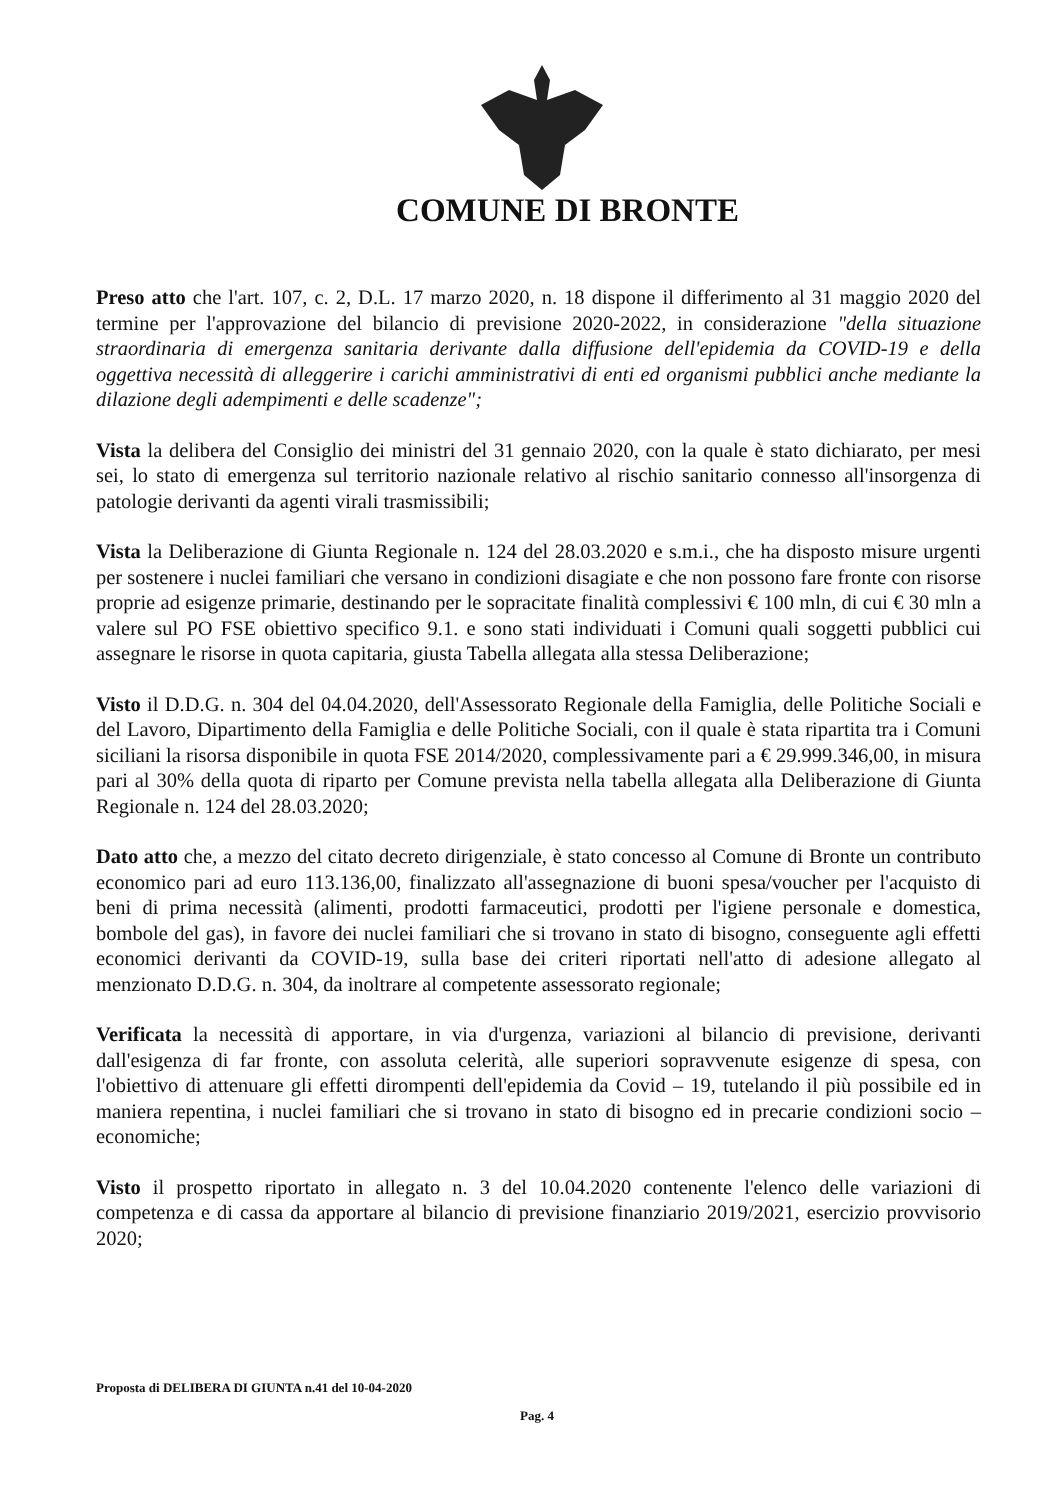COMUNE DI BRONTE
Preso atto che l'art. 107, c. 2, D.L. 17 marzo 2020, n. 18 dispone il differimento al 31 maggio 2020 del termine per l'approvazione del bilancio di previsione 2020-2022, in considerazione "della situazione straordinaria di emergenza sanitaria derivante dalla diffusione dell'epidemia da COVID-19 e della oggettiva necessità di alleggerire i carichi amministrativi di enti ed organismi pubblici anche mediante la dilazione degli adempimenti e delle scadenze";
Vista la delibera del Consiglio dei ministri del 31 gennaio 2020, con la quale è stato dichiarato, per mesi sei, lo stato di emergenza sul territorio nazionale relativo al rischio sanitario connesso all'insorgenza di patologie derivanti da agenti virali trasmissibili;
Vista la Deliberazione di Giunta Regionale n. 124 del 28.03.2020 e s.m.i., che ha disposto misure urgenti per sostenere i nuclei familiari che versano in condizioni disagiate e che non possono fare fronte con risorse proprie ad esigenze primarie, destinando per le sopracitate finalità complessivi € 100 mln, di cui € 30 mln a valere sul PO FSE obiettivo specifico 9.1. e sono stati individuati i Comuni quali soggetti pubblici cui assegnare le risorse in quota capitaria, giusta Tabella allegata alla stessa Deliberazione;
Visto il D.D.G. n. 304 del 04.04.2020, dell'Assessorato Regionale della Famiglia, delle Politiche Sociali e del Lavoro, Dipartimento della Famiglia e delle Politiche Sociali, con il quale è stata ripartita tra i Comuni siciliani la risorsa disponibile in quota FSE 2014/2020, complessivamente pari a € 29.999.346,00, in misura pari al 30% della quota di riparto per Comune prevista nella tabella allegata alla Deliberazione di Giunta Regionale n. 124 del 28.03.2020;
Dato atto che, a mezzo del citato decreto dirigenziale, è stato concesso al Comune di Bronte un contributo economico pari ad euro 113.136,00, finalizzato all'assegnazione di buoni spesa/voucher per l'acquisto di beni di prima necessità (alimenti, prodotti farmaceutici, prodotti per l'igiene personale e domestica, bombole del gas), in favore dei nuclei familiari che si trovano in stato di bisogno, conseguente agli effetti economici derivanti da COVID-19, sulla base dei criteri riportati nell'atto di adesione allegato al menzionato D.D.G. n. 304, da inoltrare al competente assessorato regionale;
Verificata la necessità di apportare, in via d'urgenza, variazioni al bilancio di previsione, derivanti dall'esigenza di far fronte, con assoluta celerità, alle superiori sopravvenute esigenze di spesa, con l'obiettivo di attenuare gli effetti dirompenti dell'epidemia da Covid – 19, tutelando il più possibile ed in maniera repentina, i nuclei familiari che si trovano in stato di bisogno ed in precarie condizioni socio – economiche;
Visto il prospetto riportato in allegato n. 3 del 10.04.2020 contenente l'elenco delle variazioni di competenza e di cassa da apportare al bilancio di previsione finanziario 2019/2021, esercizio provvisorio 2020;
Proposta di DELIBERA DI GIUNTA n.41 del 10-04-2020
Pag. 4